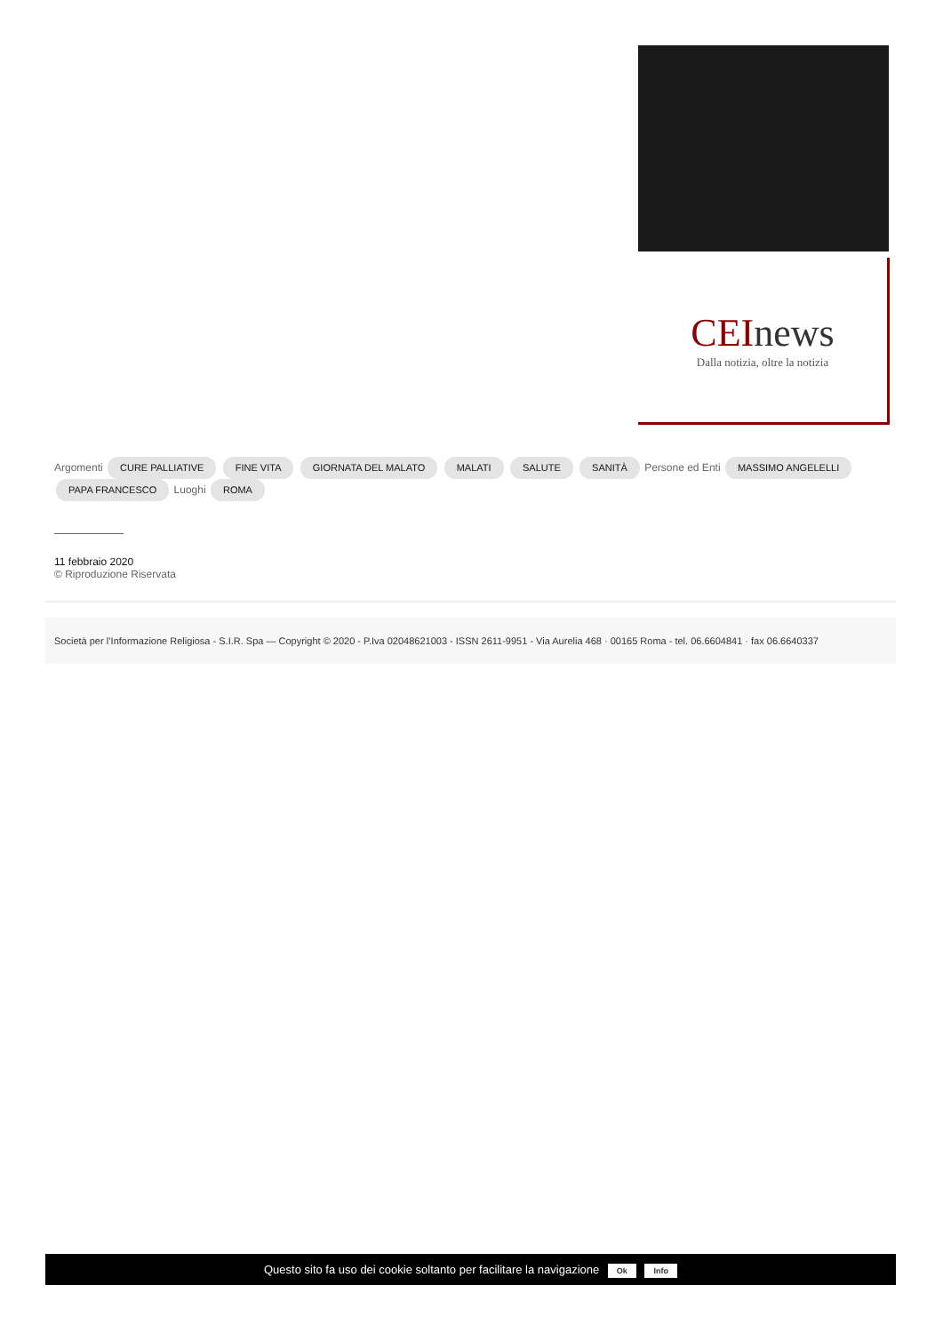CEInews
Dalla notizia, oltre la notizia
Argomenti CURE PALLIATIVE FINE VITA GIORNATA DEL MALATO MALATI SALUTE SANITÀ Persone ed Enti MASSIMO ANGELELLI PAPA FRANCESCO Luoghi ROMA
11 febbraio 2020
© Riproduzione Riservata
Società per l’Informazione Religiosa - S.I.R. Spa — Copyright © 2020 - P.Iva 02048621003 - ISSN 2611-9951 - Via Aurelia 468 · 00165 Roma - tel. 06.6604841 · fax 06.6640337
Questo sito fa uso dei cookie soltanto per facilitare la navigazione Ok Info